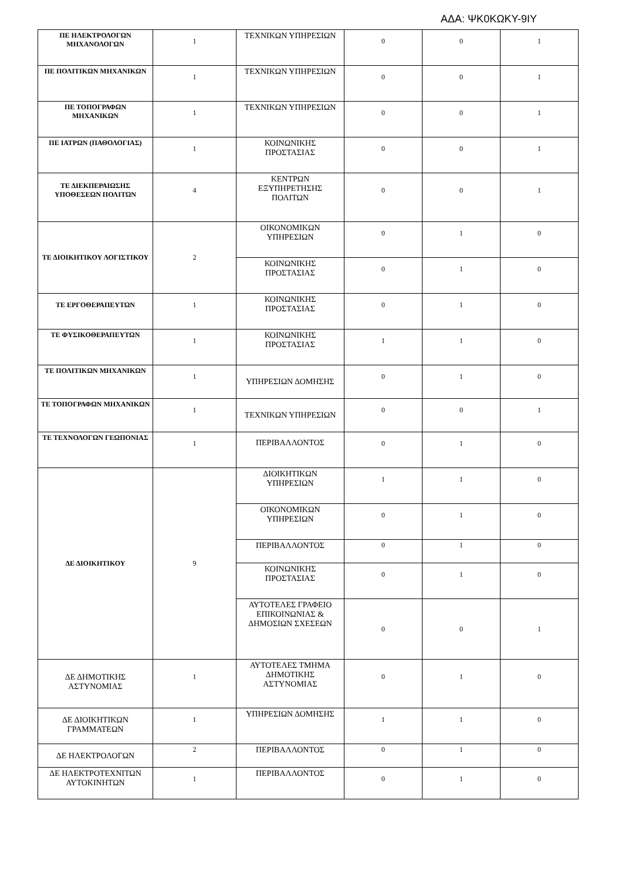ΑΔΑ: ΨΚ0ΚΩΚΥ-9ΙΥ
| ΠΕ ΗΛΕΚΤΡΟΛΟΓΩΝ ΜΗΧΑΝΟΛΟΓΩΝ | 1 | ΤΕΧΝΙΚΩΝ ΥΠΗΡΕΣΙΩΝ | 0 | 0 | 1 |
| ΠΕ ΠΟΛΙΤΙΚΩΝ ΜΗΧΑΝΙΚΩΝ | 1 | ΤΕΧΝΙΚΩΝ ΥΠΗΡΕΣΙΩΝ | 0 | 0 | 1 |
| ΠΕ ΤΟΠΟΓΡΑΦΩΝ ΜΗΧΑΝΙΚΩΝ | 1 | ΤΕΧΝΙΚΩΝ ΥΠΗΡΕΣΙΩΝ | 0 | 0 | 1 |
| ΠΕ ΙΑΤΡΩΝ (ΠΑΘΟΛΟΓΙΑΣ) | 1 | ΚΟΙΝΩΝΙΚΗΣ ΠΡΟΣΤΑΣΙΑΣ | 0 | 0 | 1 |
| ΤΕ ΔΙΕΚΠΕΡΑΙΩΣΗΣ ΥΠΟΘΕΣΕΩΝ ΠΟΛΙΤΩΝ | 4 | ΚΕΝΤΡΩΝ ΕΞΥΠΗΡΕΤΗΣΗΣ ΠΟΛΙΤΩΝ | 0 | 0 | 1 |
| ΤΕ ΔΙΟΙΚΗΤΙΚΟΥ ΛΟΓΙΣΤΙΚΟΥ | 2 | ΟΙΚΟΝΟΜΙΚΩΝ ΥΠΗΡΕΣΙΩΝ | 0 | 1 | 0 |
| | | ΚΟΙΝΩΝΙΚΗΣ ΠΡΟΣΤΑΣΙΑΣ | 0 | 1 | 0 |
| ΤΕ ΕΡΓΟΘΕΡΑΠΕΥΤΩΝ | 1 | ΚΟΙΝΩΝΙΚΗΣ ΠΡΟΣΤΑΣΙΑΣ | 0 | 1 | 0 |
| ΤΕ ΦΥΣΙΚΟΘΕΡΑΠΕΥΤΩΝ | 1 | ΚΟΙΝΩΝΙΚΗΣ ΠΡΟΣΤΑΣΙΑΣ | 1 | 1 | 0 |
| ΤΕ ΠΟΛΙΤΙΚΩΝ ΜΗΧΑΝΙΚΩΝ | 1 | ΥΠΗΡΕΣΙΩΝ ΔΟΜΗΣΗΣ | 0 | 1 | 0 |
| ΤΕ ΤΟΠΟΓΡΑΦΩΝ ΜΗΧΑΝΙΚΩΝ | 1 | ΤΕΧΝΙΚΩΝ ΥΠΗΡΕΣΙΩΝ | 0 | 0 | 1 |
| ΤΕ ΤΕΧΝΟΛΟΓΩΝ ΓΕΩΠΟΝΙΑΣ | 1 | ΠΕΡΙΒΑΛΛΟΝΤΟΣ | 0 | 1 | 0 |
| ΔΕ ΔΙΟΙΚΗΤΙΚΟΥ | 9 | ΔΙΟΙΚΗΤΙΚΩΝ ΥΠΗΡΕΣΙΩΝ | 1 | 1 | 0 |
| | | ΟΙΚΟΝΟΜΙΚΩΝ ΥΠΗΡΕΣΙΩΝ | 0 | 1 | 0 |
| | | ΠΕΡΙΒΑΛΛΟΝΤΟΣ | 0 | 1 | 0 |
| | | ΚΟΙΝΩΝΙΚΗΣ ΠΡΟΣΤΑΣΙΑΣ | 0 | 1 | 0 |
| | | ΑΥΤΟΤΕΛΕΣ ΓΡΑΦΕΙΟ ΕΠΙΚΟΙΝΩΝΙΑΣ & ΔΗΜΟΣΙΩΝ ΣΧΕΣΕΩΝ | 0 | 0 | 1 |
| ΔΕ ΔΗΜΟΤΙΚΗΣ ΑΣΤΥΝΟΜΙΑΣ | 1 | ΑΥΤΟΤΕΛΕΣ ΤΜΗΜΑ ΔΗΜΟΤΙΚΗΣ ΑΣΤΥΝΟΜΙΑΣ | 0 | 1 | 0 |
| ΔΕ ΔΙΟΙΚΗΤΙΚΩΝ ΓΡΑΜΜΑΤΕΩΝ | 1 | ΥΠΗΡΕΣΙΩΝ ΔΟΜΗΣΗΣ | 1 | 1 | 0 |
| ΔΕ ΗΛΕΚΤΡΟΛΟΓΩΝ | 2 | ΠΕΡΙΒΑΛΛΟΝΤΟΣ | 0 | 1 | 0 |
| ΔΕ ΗΛΕΚΤΡΟΤΕΧΝΙΤΩΝ ΑΥΤΟΚΙΝΗΤΩΝ | 1 | ΠΕΡΙΒΑΛΛΟΝΤΟΣ | 0 | 1 | 0 |